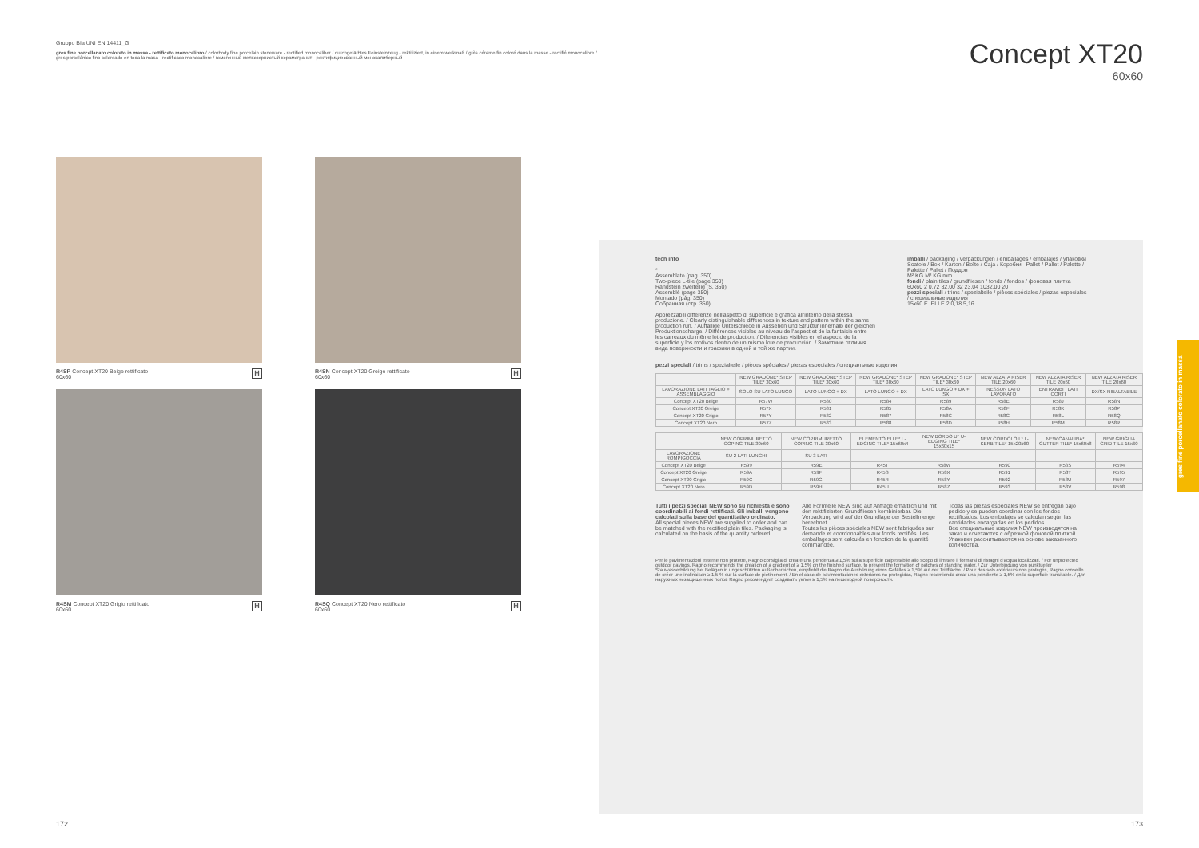Gruppo BIa UNI EN 14411_G
gres fine porcellanato colorato in massa - rettificato monocalibro / colorbody fine porcelain stoneware - rectified monocaliber / durchgefärbtes Feinsteinzeug - rektifiziert, in einem werkmaß / grès cérame fin coloré dans la masse - rectifié monocalibre / gres porcelánico fino coloreado en toda la masa - rectificado monocalibre / гомогенный мелкозернистый керамогранит - ректифицированный монокалиберный
Concept XT20
60x60
R4SP Concept XT20 Beige rettificato
60x60 H
R4SN Concept XT20 Greige rettificato
60x60 H
R4SM Concept XT20 Grigio rettificato
60x60 H
R4SQ Concept XT20 Nero rettificato
60x60 H
tech info
*
Assemblato (pag. 350)
Two-piece L-tile (page 350)
Randstein zweiteilig (S. 350)
Assemblé (page 350)
Montado (pág. 350)
Собранная (стр. 350)
Apprezzabili differenze nell'aspetto di superficie e grafica all'interno della stessa produzione. / Clearly distinguishable differences in texture and pattern within the same production run. / Auffällige Unterschiede in Aussehen und Struktur innerhalb der gleichen Produktionscharge. / Différences visibles au niveau de l'aspect et de la fantaisie entre les carreaux du même lot de production. / Diferencias visibles en el aspecto de la superficie y los motivos dentro de un mismo lote de producción. / Заметные отличия вида поверхности и графики в одной и той же партии.
imballi / packaging / verpackungen / emballages / embalajes / упаковки
Scatole / Box / Karton / Boîte / Caja / Коробки Pallet / Pallet / Palette / Palette / Pallet / Поддон
M² KG M² KG mm
fondi / plain tiles / grundfliesen / fonds / fondos / фоновая плитка
60x60 2 0,72 32,00 32 23,04 1032,00 20
pezzi speciali / trims / spezialteile / pièces spéciales / piezas especiales / специальные изделия
15x60 E. ELLE 2 0,18 5,16
pezzi speciali / trims / spezialteile / pièces spéciales / piezas especiales / специальные изделия
| | NEW GRADONE* STEP TILE* 30x60 | NEW GRADONE* STEP TILE* 30x60 | NEW GRADONE* STEP TILE* 30x60 | NEW GRADONE* STEP TILE* 30x60 | NEW ALZATA RISER TILE 20x60 | NEW ALZATA RISER TILE 20x60 | NEW ALZATA RISER TILE 20x60 |
| --- | --- | --- | --- | --- | --- | --- | --- |
| LAVORAZIONE LATI TAGLIO + ASSEMBLAGGIO | SOLO SU LATO LUNGO | LATO LUNGO + DX | LATO LUNGO + DX | LATO LUNGO + DX + SX | NESSUN LATO LAVORATO | ENTRAMBI I LATI CORTI | DX/SX RIBALTABILE |
| Concept XT20 Beige | R57W | R580 | R584 | R589 | R58E | R58J | R58N |
| Concept XT20 Greige | R57X | R581 | R585 | R58A | R58F | R58K | R58P |
| Concept XT20 Grigio | R57Y | R582 | R587 | R58C | R58G | R58L | R58Q |
| Concept XT20 Nero | R57Z | R583 | R588 | R58D | R58H | R58M | R58R |
| | NEW COPRIMURETTO COPING TILE 30x60 | NEW COPRIMURETTO COPING TILE 30x60 | ELEMENTO ELLE* L-EDGING TILE* 15x60x4 | NEW BORDO U* U-EDGING TILE* 15x60x15 | NEW CORDOLO L* L-KERB TILE* 15x20x60 | NEW CANALINA* GUTTER TILE* 15x60x8 | NEW GRIGLIA GRID TILE 15x60 |
| --- | --- | --- | --- | --- | --- | --- | --- |
| LAVORAZIONE ROMPIGOCCIA | SU 2 LATI LUNGHI | SU 3 LATI | | | | | |
| Concept XT20 Beige | R599 | R59E | R45T | R58W | R590 | R58S | R594 |
| Concept XT20 Greige | R59A | R59F | R45S | R58X | R591 | R58T | R595 |
| Concept XT20 Grigio | R59C | R59G | R45R | R58Y | R592 | R58U | R597 |
| Concept XT20 Nero | R59D | R59H | R45U | R58Z | R593 | R58V | R598 |
Tutti i pezzi speciali NEW sono su richiesta e sono coordinabili ai fondi rettificati. Gli imballi vengono calcolati sulla base del quantitativo ordinato.
All special pieces NEW are supplied to order and can be matched with the rectified plain tiles. Packaging is calculated on the basis of the quantity ordered.
Alle Formteile NEW sind auf Anfrage erhältlich und mit den rektifizierten Grundfliesen kombinierbar. Die Verpackung wird auf der Grundlage der Bestellmenge berechnet.
Toutes les pièces spéciales NEW sont fabriquées sur demande et coordonnables aux fonds rectifiés. Les emballages sont calculés en fonction de la quantité commandée.
Todas las piezas especiales NEW se entregan bajo pedido y se pueden coordinar con los fondos rectificados. Los embalajes se calculan según las cantidades encargadas en los pedidos.
Все специальные изделия NEW производятся на заказ и сочетаются с обрезной фоновой плиткой. Упаковки рассчитываются на основе заказанного количества.
Per le pavimentazioni esterne non protette, Ragno consiglia di creare una pendenza ≥ 1,5% sulla superficie calpestabile allo scopo di limitare il formarsi di ristagni d'acqua localizzati. / For unprotected outdoor pavings, Ragno recommends the creation of a gradient of ≥ 1.5% on the finished surface, to prevent the formation of patches of standing water. / Zur Unterbindung von punktueller Stauwasserbildung bei Belägen in ungeschützten Außenbereichen, empfiehlt die Ragno die Ausbildung eines Gefälles ≥ 1,5% auf der Trittfläche. / Pour des sols extérieurs non protégés, Ragno conseille de créer une inclinaison ≥ 1,5 % sur la surface de piétinement. / En el caso de pavimentaciones exteriores no protegidas, Ragno recomienda crear una pendiente ≥ 1,5% en la superficie transitable. / Для наружных незащищенных полов Ragno рекомендует создавать уклон ≥ 1,5% на пешеходной поверхности.
gres fine porcellanato colorato in massa
172 173